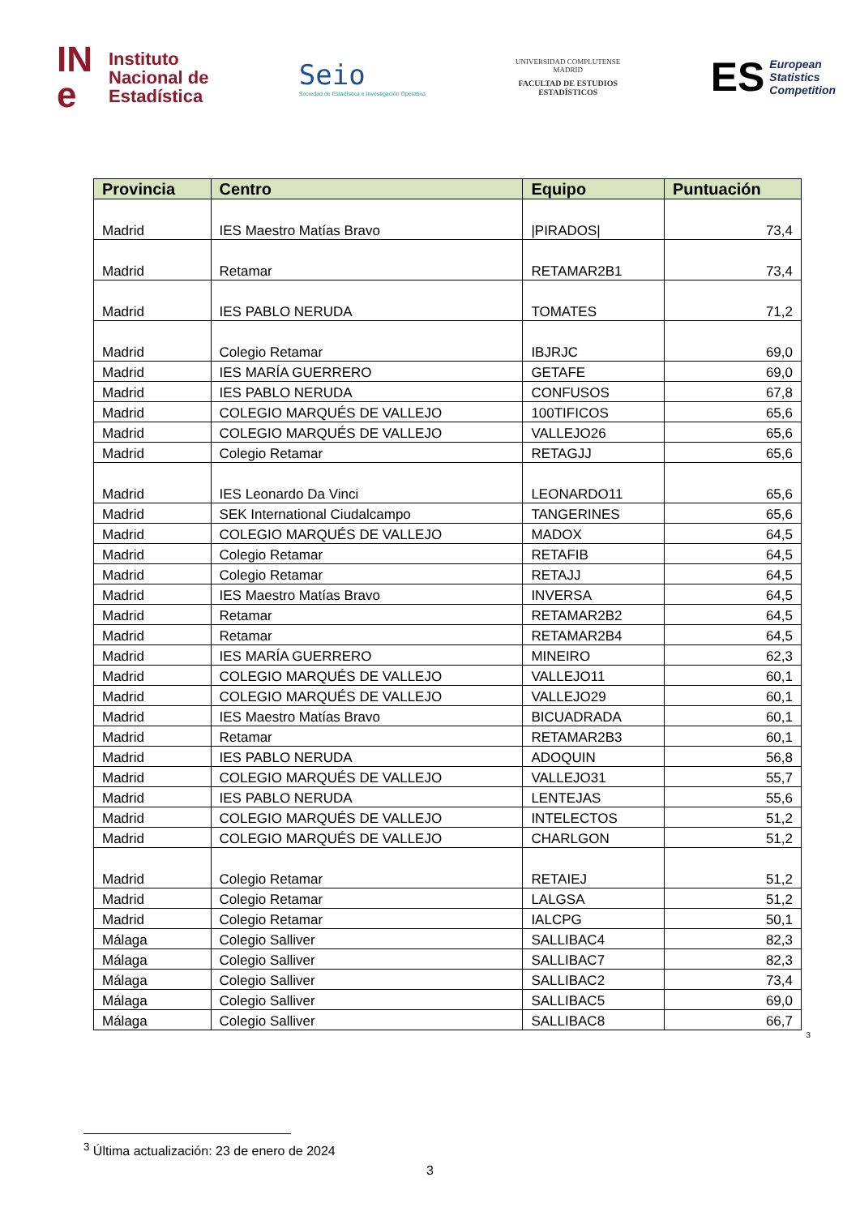IN
e
Instituto
Nacional de
Estadística
Seio
Sociedad de Estadística e Investigación Operativa
UNIVERSIDAD COMPLUTENSE
MADRID
FACULTAD DE ESTUDIOS
ESTADÍSTICOS
ES European
Statistics
Competition
| Provincia | Centro | Equipo | Puntuación |
| --- | --- | --- | --- |
| Madrid | IES Maestro Matías Bravo | /PIRADOS/ | 73,4 |
| Madrid | Retamar | RETAMAR2B1 | 73,4 |
| Madrid | IES PABLO NERUDA | TOMATES | 71,2 |
| Madrid | Colegio Retamar | IBJRJC | 69,0 |
| Madrid | IES MARÍA GUERRERO | GETAFE | 69,0 |
| Madrid | IES PABLO NERUDA | CONFUSOS | 67,8 |
| Madrid | COLEGIO MARQUÉS DE VALLEJO | 100TIFICOS | 65,6 |
| Madrid | COLEGIO MARQUÉS DE VALLEJO | VALLEJO26 | 65,6 |
| Madrid | Colegio Retamar | RETAGJJ | 65,6 |
| Madrid | IES Leonardo Da Vinci | LEONARDO11 | 65,6 |
| Madrid | SEK International Ciudalcampo | TANGERINES | 65,6 |
| Madrid | COLEGIO MARQUÉS DE VALLEJO | MADOX | 64,5 |
| Madrid | Colegio Retamar | RETAFIB | 64,5 |
| Madrid | Colegio Retamar | RETAJJ | 64,5 |
| Madrid | IES Maestro Matías Bravo | INVERSA | 64,5 |
| Madrid | Retamar | RETAMAR2B2 | 64,5 |
| Madrid | Retamar | RETAMAR2B4 | 64,5 |
| Madrid | IES MARÍA GUERRERO | MINEIRO | 62,3 |
| Madrid | COLEGIO MARQUÉS DE VALLEJO | VALLEJO11 | 60,1 |
| Madrid | COLEGIO MARQUÉS DE VALLEJO | VALLEJO29 | 60,1 |
| Madrid | IES Maestro Matías Bravo | BICUADRADA | 60,1 |
| Madrid | Retamar | RETAMAR2B3 | 60,1 |
| Madrid | IES PABLO NERUDA | ADOQUIN | 56,8 |
| Madrid | COLEGIO MARQUÉS DE VALLEJO | VALLEJO31 | 55,7 |
| Madrid | IES PABLO NERUDA | LENTEJAS | 55,6 |
| Madrid | COLEGIO MARQUÉS DE VALLEJO | INTELECTOS | 51,2 |
| Madrid | COLEGIO MARQUÉS DE VALLEJO | CHARLGON | 51,2 |
| Madrid | Colegio Retamar | RETAIEJ | 51,2 |
| Madrid | Colegio Retamar | LALGSA | 51,2 |
| Madrid | Colegio Retamar | IALCPG | 50,1 |
| Málaga | Colegio Salliver | SALLIBAC4 | 82,3 |
| Málaga | Colegio Salliver | SALLIBAC7 | 82,3 |
| Málaga | Colegio Salliver | SALLIBAC2 | 73,4 |
| Málaga | Colegio Salliver | SALLIBAC5 | 69,0 |
| Málaga | Colegio Salliver | SALLIBAC8 | 66,7 |
<sup>3</sup>
<sup>3</sup> Última actualización: 23 de enero de 2024
3